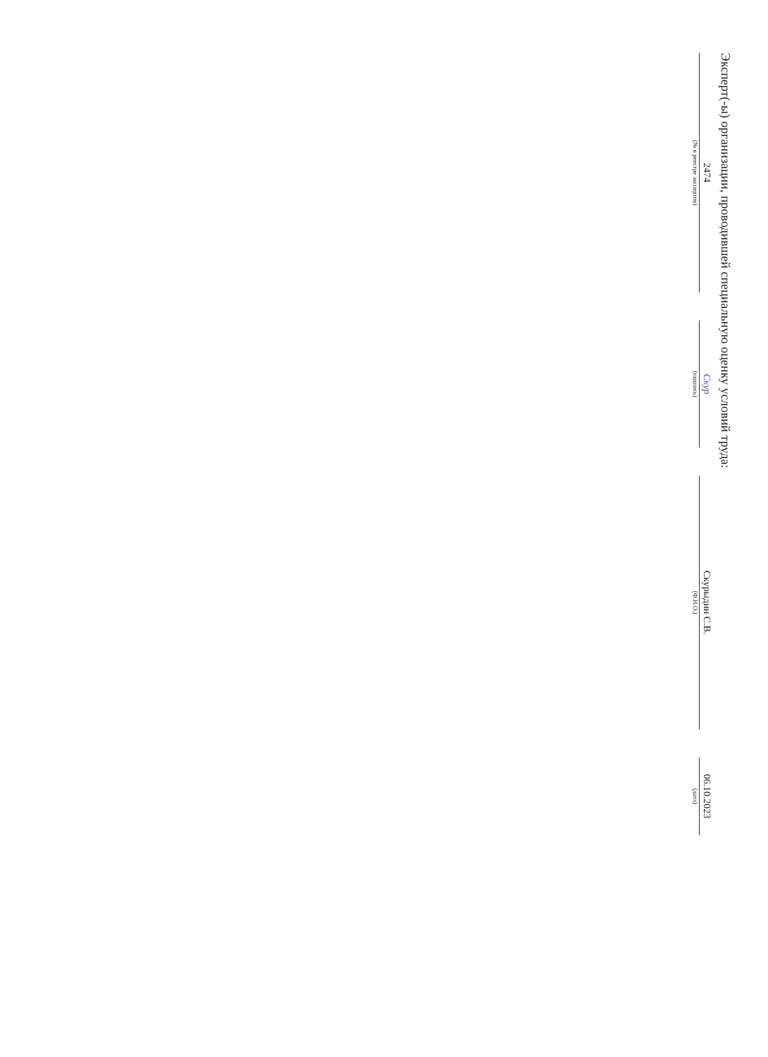Эксперт(-ы) организации, проводившей специальную оценку условий труда:
2474
(№ в реестре экспертов)
Скур
(подпись)
Скурыдин С.В.
(Ф.И.О.)
06.10.2023
(дата)